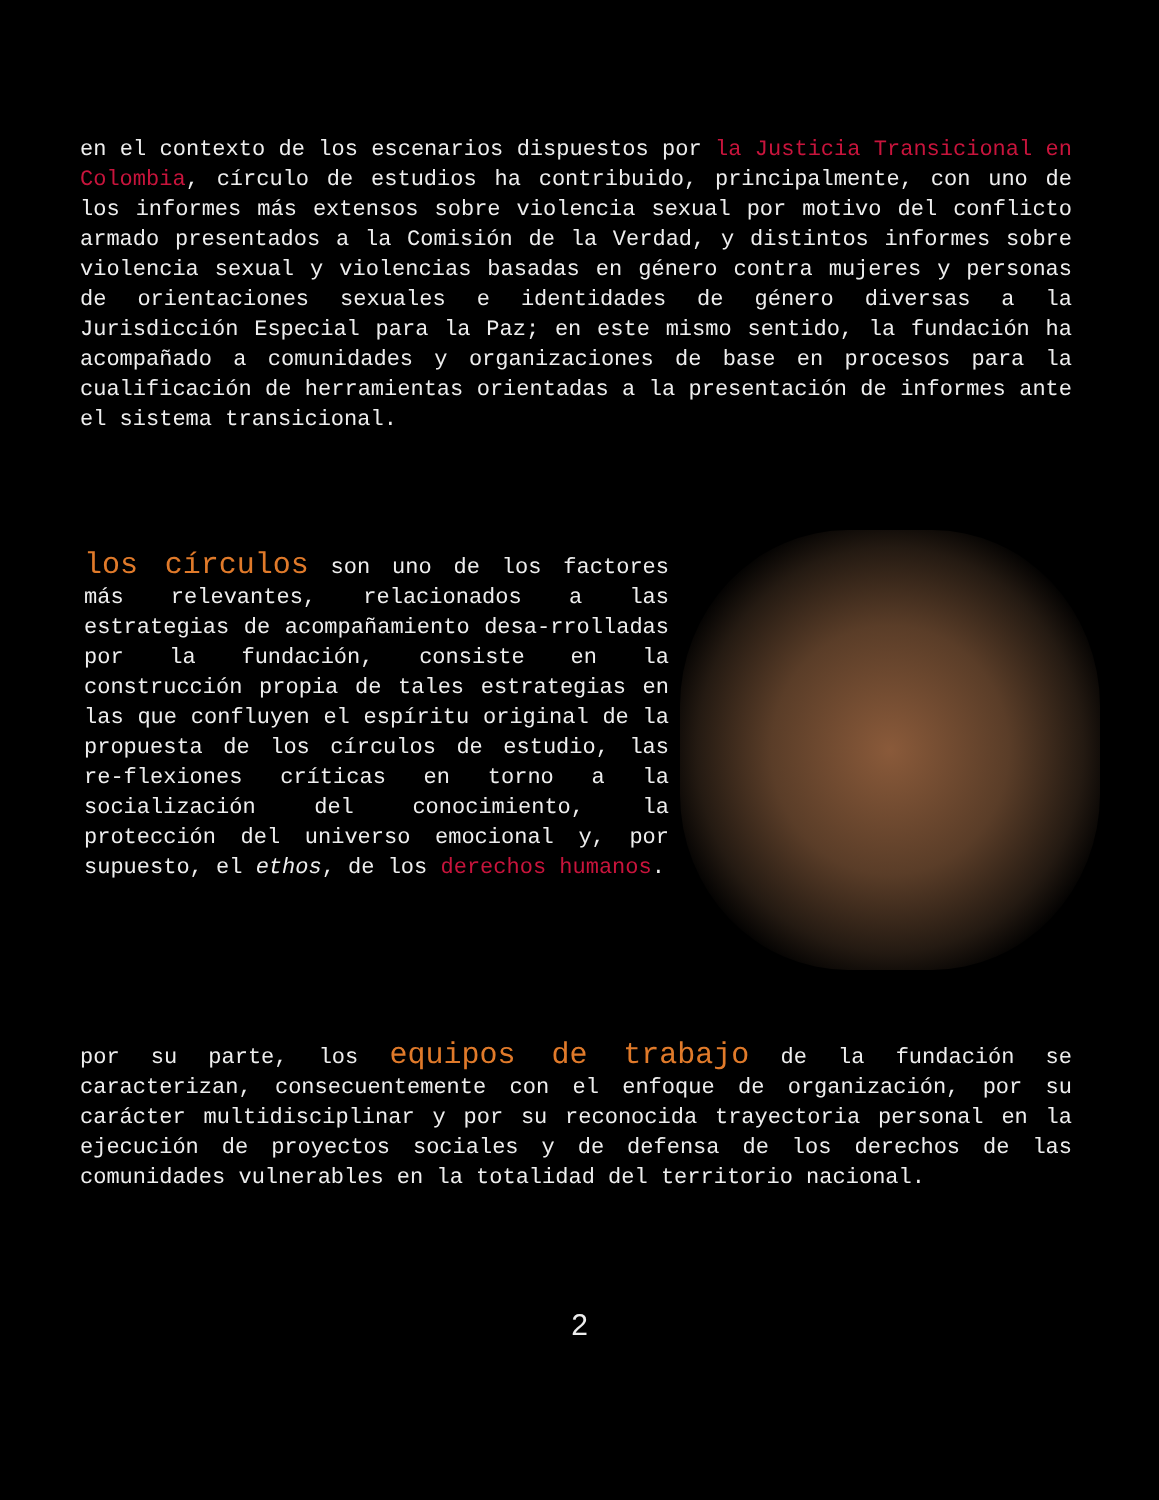en el contexto de los escenarios dispuestos por la Justicia Transicional en Colombia, círculo de estudios ha contribuido, principalmente, con uno de los informes más extensos sobre violencia sexual por motivo del conflicto armado presentados a la Comisión de la Verdad, y distintos informes sobre violencia sexual y violencias basadas en género contra mujeres y personas de orientaciones sexuales e identidades de género diversas a la Jurisdicción Especial para la Paz; en este mismo sentido, la fundación ha acompañado a comunidades y organizaciones de base en procesos para la cualificación de herramientas orientadas a la presentación de informes ante el sistema transicional.
los círculos son uno de los factores más relevantes, relacionados a las estrategias de acompañamiento desa-rrolladas por la fundación, consiste en la construcción propia de tales estrategias en las que confluyen el espíritu original de la propuesta de los círculos de estudio, las re-flexiones críticas en torno a la socialización del conocimiento, la protección del universo emocional y, por supuesto, el ethos, de los derechos humanos.
por su parte, los equipos de trabajo de la fundación se caracterizan, consecuentemente con el enfoque de organización, por su carácter multidisciplinar y por su reconocida trayectoria personal en la ejecución de proyectos sociales y de defensa de los derechos de las comunidades vulnerables en la totalidad del territorio nacional.
2